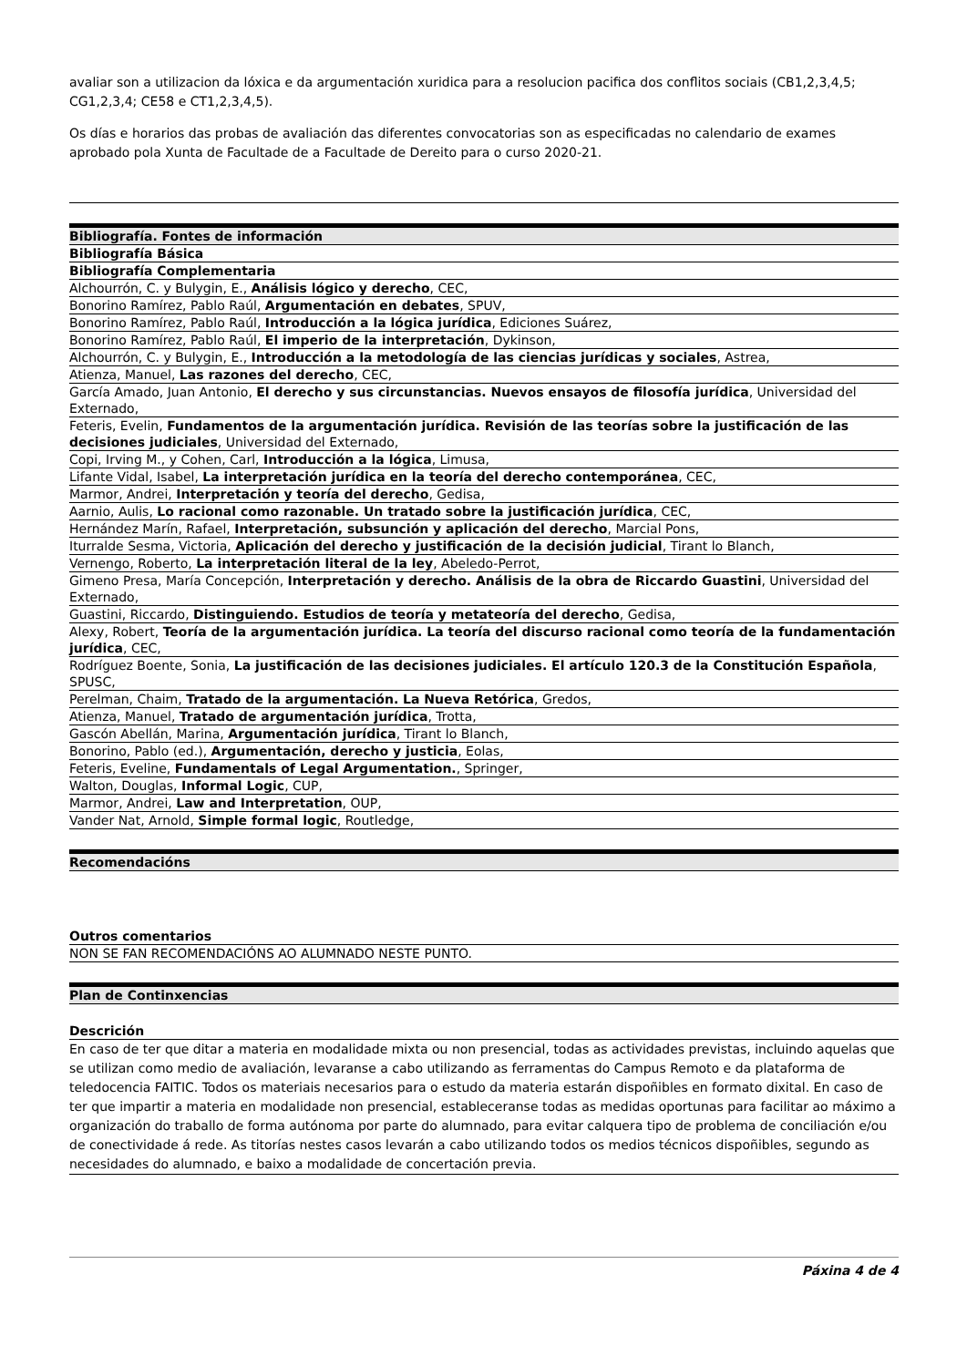avaliar son a utilizacion da lóxica e da argumentación xuridica para a resolucion pacifica dos conflitos sociais (CB1,2,3,4,5; CG1,2,3,4; CE58 e CT1,2,3,4,5).
Os días e horarios das probas de avaliación das diferentes convocatorias son as especificadas no calendario de exames aprobado pola Xunta de Facultade de a Facultade de Dereito para o curso 2020-21.
| Bibliografía. Fontes de información |
| --- |
| Bibliografía Básica |
| Bibliografía Complementaria |
| Alchourrón, C. y Bulygin, E., Análisis lógico y derecho , CEC, |
| Bonorino Ramírez, Pablo Raúl, Argumentación en debates , SPUV, |
| Bonorino Ramírez, Pablo Raúl, Introducción a la lógica jurídica , Ediciones Suárez, |
| Bonorino Ramírez, Pablo Raúl, El imperio de la interpretación , Dykinson, |
| Alchourrón, C. y Bulygin, E., Introducción a la metodología de las ciencias jurídicas y sociales , Astrea, |
| Atienza, Manuel, Las razones del derecho , CEC, |
| García Amado, Juan Antonio, El derecho y sus circunstancias. Nuevos ensayos de filosofía jurídica , Universidad del Externado, |
| Feteris, Evelin, Fundamentos de la argumentación jurídica. Revisión de las teorías sobre la justificación de las decisiones judiciales , Universidad del Externado, |
| Copi, Irving M., y Cohen, Carl, Introducción a la lógica , Limusa, |
| Lifante Vidal, Isabel, La interpretación jurídica en la teoría del derecho contemporánea , CEC, |
| Marmor, Andrei, Interpretación y teoría del derecho , Gedisa, |
| Aarnio, Aulis, Lo racional como razonable. Un tratado sobre la justificación jurídica , CEC, |
| Hernández Marín, Rafael, Interpretación, subsunción y aplicación del derecho , Marcial Pons, |
| Iturralde Sesma, Victoria, Aplicación del derecho y justificación de la decisión judicial , Tirant lo Blanch, |
| Vernengo, Roberto, La interpretación literal de la ley , Abeledo-Perrot, |
| Gimeno Presa, María Concepción, Interpretación y derecho. Análisis de la obra de Riccardo Guastini , Universidad del Externado, |
| Guastini, Riccardo, Distinguiendo. Estudios de teoría y metateoría del derecho , Gedisa, |
| Alexy, Robert, Teoría de la argumentación jurídica. La teoría del discurso racional como teoría de la fundamentación jurídica , CEC, |
| Rodríguez Boente, Sonia, La justificación de las decisiones judiciales. El artículo 120.3 de la Constitución Española , SPUSC, |
| Perelman, Chaim, Tratado de la argumentación. La Nueva Retórica , Gredos, |
| Atienza, Manuel, Tratado de argumentación jurídica , Trotta, |
| Gascón Abellán, Marina, Argumentación jurídica , Tirant lo Blanch, |
| Bonorino, Pablo (ed.), Argumentación, derecho y justicia , Eolas, |
| Feteris, Eveline, Fundamentals of Legal Argumentation. , Springer, |
| Walton, Douglas, Informal Logic , CUP, |
| Marmor, Andrei, Law and Interpretation , OUP, |
| Vander Nat, Arnold, Simple formal logic , Routledge, |
| Recomendacións |
| --- |
| Outros comentarios |
| NON SE FAN RECOMENDACIÓNS AO ALUMNADO NESTE PUNTO. |
| Plan de Continxencias |
| --- |
| Descrición |
| En caso de ter que ditar a materia en modalidade mixta ou non presencial, todas as actividades previstas, incluindo aquelas que se utilizan como medio de avaliación, levaranse a cabo utilizando as ferramentas do Campus Remoto e da plataforma de teledocencia FAITIC. Todos os materiais necesarios para o estudo da materia estarán dispoñibles en formato dixital. En caso de ter que impartir a materia en modalidade non presencial, estableceranse todas as medidas oportunas para facilitar ao máximo a organización do traballo de forma autónoma por parte do alumnado, para evitar calquera tipo de problema de conciliación e/ou de conectividade á rede. As titorías nestes casos levarán a cabo utilizando todos os medios técnicos dispoñibles, segundo as necesidades do alumnado, e baixo a modalidade de concertación previa. |
Páxina 4 de 4